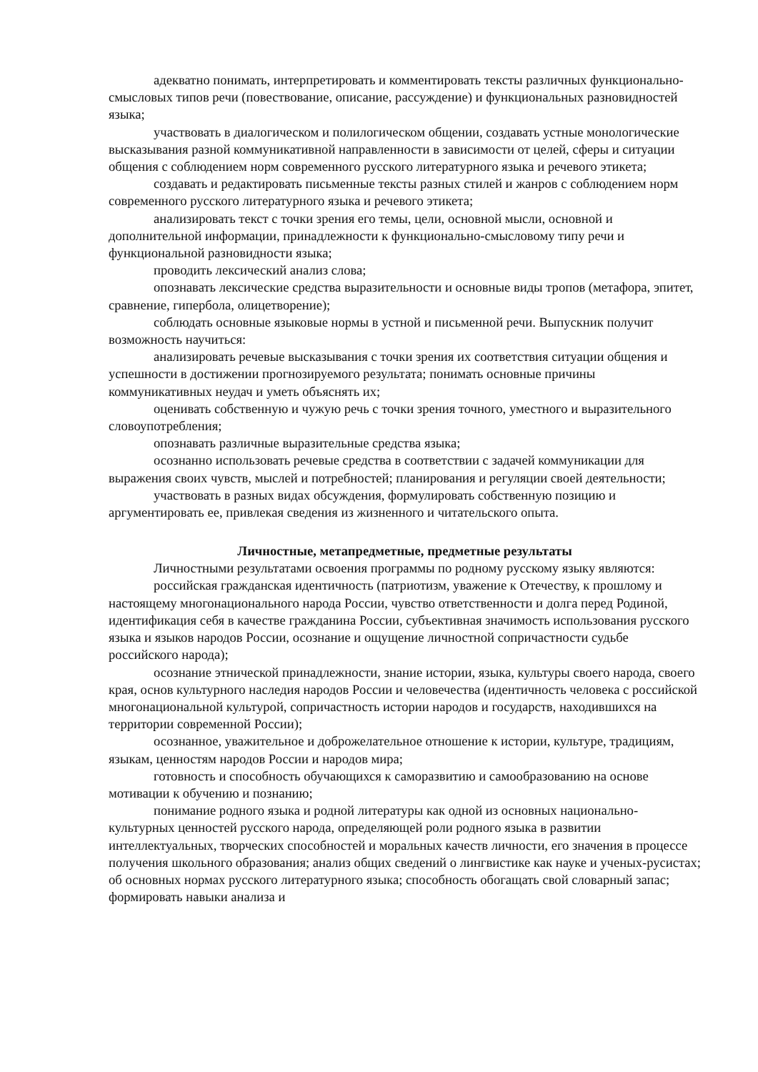адекватно понимать, интерпретировать и комментировать тексты различных функционально-смысловых типов речи (повествование, описание, рассуждение) и функциональных разновидностей языка;
участвовать в диалогическом и полилогическом общении, создавать устные монологические высказывания разной коммуникативной направленности в зависимости от целей, сферы и ситуации общения с соблюдением норм современного русского литературного языка и речевого этикета;
создавать и редактировать письменные тексты разных стилей и жанров с соблюдением норм современного русского литературного языка и речевого этикета;
анализировать текст с точки зрения его темы, цели, основной мысли, основной и дополнительной информации, принадлежности к функционально-смысловому типу речи и функциональной разновидности языка;
проводить лексический анализ слова;
опознавать лексические средства выразительности и основные виды тропов (метафора, эпитет, сравнение, гипербола, олицетворение);
соблюдать основные языковые нормы в устной и письменной речи. Выпускник получит возможность научиться:
анализировать речевые высказывания с точки зрения их соответствия ситуации общения и успешности в достижении прогнозируемого результата; понимать основные причины коммуникативных неудач и уметь объяснять их;
оценивать собственную и чужую речь с точки зрения точного, уместного и выразительного словоупотребления;
опознавать различные выразительные средства языка;
осознанно использовать речевые средства в соответствии с задачей коммуникации для выражения своих чувств, мыслей и потребностей; планирования и регуляции своей деятельности;
участвовать в разных видах обсуждения, формулировать собственную позицию и аргументировать ее, привлекая сведения из жизненного и читательского опыта.
Личностные, метапредметные, предметные результаты
Личностными результатами освоения программы по родному русскому языку являются:
российская гражданская идентичность (патриотизм, уважение к Отечеству, к прошлому и настоящему многонационального народа России, чувство ответственности и долга перед Родиной, идентификация себя в качестве гражданина России, субъективная значимость использования русского языка и языков народов России, осознание и ощущение личностной сопричастности судьбе российского народа);
осознание этнической принадлежности, знание истории, языка, культуры своего народа, своего края, основ культурного наследия народов России и человечества (идентичность человека с российской многонациональной культурой, сопричастность истории народов и государств, находившихся на территории современной России);
осознанное, уважительное и доброжелательное отношение к истории, культуре, традициям, языкам, ценностям народов России и народов мира;
готовность и способность обучающихся к саморазвитию и самообразованию на основе мотивации к обучению и познанию;
понимание родного языка и родной литературы как одной из основных национально-культурных ценностей русского народа, определяющей роли родного языка в развитии интеллектуальных, творческих способностей и моральных качеств личности, его значения в процессе получения школьного образования; анализ общих сведений о лингвистике как науке и ученых-русистах; об основных нормах русского литературного языка; способность обогащать свой словарный запас; формировать навыки анализа и